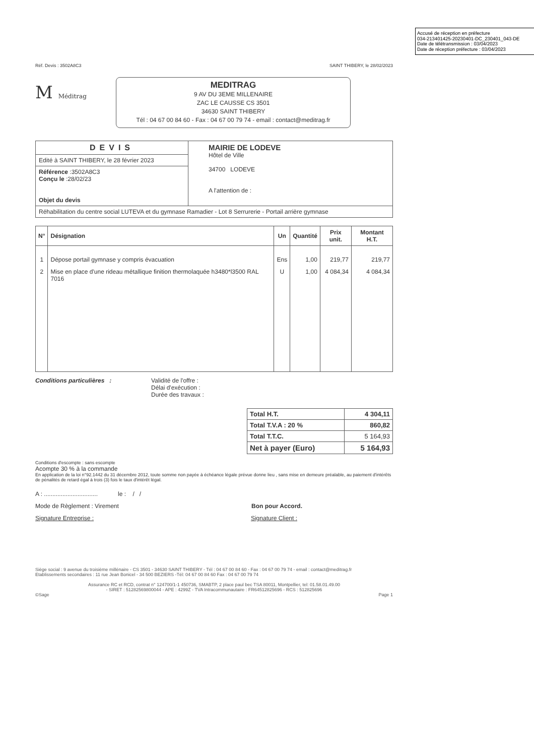Accusé de réception en préfecture
034-213401425-20230401-DC_230401_043-DE
Date de télétransmission : 03/04/2023
Date de réception préfecture : 03/04/2023
Réf. Devis : 3502A8C3 SAINT THIBERY, le 28/02/2023
M Méditrag
MEDITRAG
9 AV DU 3EME MILLENAIRE
ZAC LE CAUSSE CS 3501
34630 SAINT THIBERY
Tél : 04 67 00 84 60 - Fax : 04 67 00 79 74 - email : contact@meditrag.fr
| DEVIS | MAIRIE DE LODEVE Hôtel de Ville 34700 LODEVE A l'attention de : |
| Edité à SAINT THIBERY, le 28 février 2023 | |
| Référence :3502A8C3 Conçu le :28/02/23 Objet du devis | |
| Réhabilitation du centre social LUTEVA et du gymnase Ramadier - Lot 8 Serrurerie - Portail arrière gymnase | |
| N° | Désignation | Un | Quantité | Prix unit. | Montant H.T. |
| --- | --- | --- | --- | --- | --- |
| 1 | Dépose portail gymnase y compris évacuation | Ens | 1,00 | 219,77 | 219,77 |
| 2 | Mise en place d'une rideau métallique finition thermolaquée h3480*l3500 RAL 7016 | U | 1,00 | 4 084,34 | 4 084,34 |
Conditions particulières : Validité de l'offre :
Délai d'exécution :
Durée des travaux :
| Total H.T. | 4 304,11 |
| Total T.V.A : 20 % | 860,82 |
| Total T.T.C. | 5 164,93 |
| Net à payer (Euro) | 5 164,93 |
Conditions d'escompte : sans escompte
Acompte 30 % à la commande
En application de la loi n°92.1442 du 31 décembre 2012, toute somme non payée à échéance légale prévue donne lieu , sans mise en demeure préalable, au paiement d'intérêts de pénalités de retard égal à trois (3) fois le taux d'intérêt légal.
A : ................................ le : / /
Mode de Règlement : Virement Bon pour Accord.
Signature Entreprise : Signature Client :
Siège social : 9 avenue du troisième millénaire - CS 3501 - 34630 SAINT THIBERY - Tél : 04 67 00 84 60 - Fax : 04 67 00 79 74 - email : contact@meditrag.fr
Etablissements secondaires : 11 rue Jean Bonicel - 34 500 BEZIERS -Tél: 04 67 00 84 60 Fax : 04 67 00 79 74
Assurance RC et RCD, contrat n° 124700/1-1 450736, SMABTP, 2 place paul bec TSA 80011, Montpellier, tel: 01.58.01.49.00
- SIRET : 51282569800044 - APE : 4299Z - TVA Intracommunautaire : FR64512825696 - RCS : 512825696
©Sage Page 1